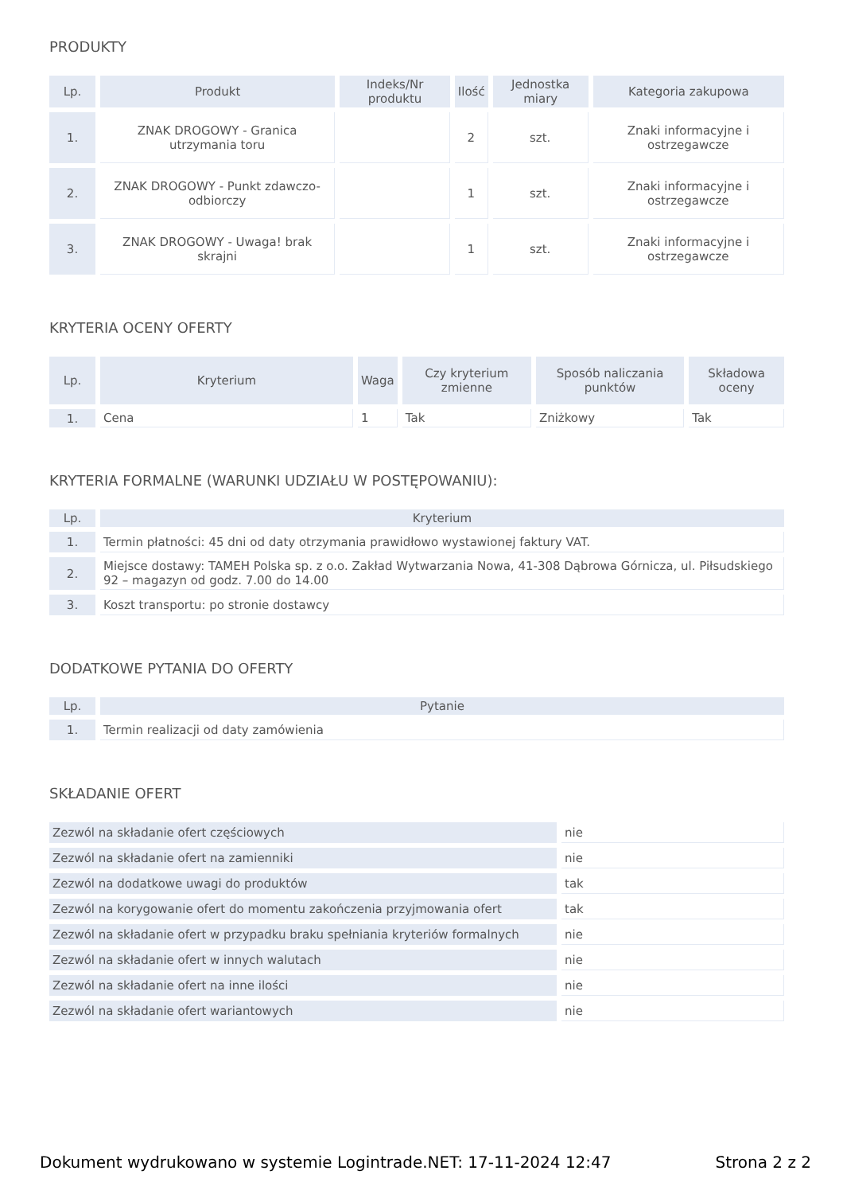PRODUKTY
| Lp. | Produkt | Indeks/Nr produktu | Ilość | Jednostka miary | Kategoria zakupowa |
| --- | --- | --- | --- | --- | --- |
| 1. | ZNAK DROGOWY - Granica utrzymania toru | | 2 | szt. | Znaki informacyjne i ostrzegawcze |
| 2. | ZNAK DROGOWY - Punkt zdawczo-odbiorczy | | 1 | szt. | Znaki informacyjne i ostrzegawcze |
| 3. | ZNAK DROGOWY - Uwaga! brak skrajni | | 1 | szt. | Znaki informacyjne i ostrzegawcze |
KRYTERIA OCENY OFERTY
| Lp. | Kryterium | Waga | Czy kryterium zmienne | Sposób naliczania punktów | Składowa oceny |
| --- | --- | --- | --- | --- | --- |
| 1. | Cena | 1 | Tak | Zniżkowy | Tak |
KRYTERIA FORMALNE (WARUNKI UDZIAŁU W POSTĘPOWANIU):
| Lp. | Kryterium |
| --- | --- |
| 1. | Termin płatności: 45 dni od daty otrzymania prawidłowo wystawionej faktury VAT. |
| 2. | Miejsce dostawy: TAMEH Polska sp. z o.o. Zakład Wytwarzania Nowa, 41-308 Dąbrowa Górnicza, ul. Piłsudskiego 92 – magazyn od godz. 7.00 do 14.00 |
| 3. | Koszt transportu: po stronie dostawcy |
DODATKOWE PYTANIA DO OFERTY
| Lp. | Pytanie |
| --- | --- |
| 1. | Termin realizacji od daty zamówienia |
SKŁADANIE OFERT
| Zezwól na składanie ofert częściowych | nie |
| Zezwól na składanie ofert na zamienniki | nie |
| Zezwól na dodatkowe uwagi do produktów | tak |
| Zezwól na korygowanie ofert do momentu zakończenia przyjmowania ofert | tak |
| Zezwól na składanie ofert w przypadku braku spełniania kryteriów formalnych | nie |
| Zezwól na składanie ofert w innych walutach | nie |
| Zezwól na składanie ofert na inne ilości | nie |
| Zezwól na składanie ofert wariantowych | nie |
Dokument wydrukowano w systemie Logintrade.NET: 17-11-2024 12:47 Strona 2 z 2